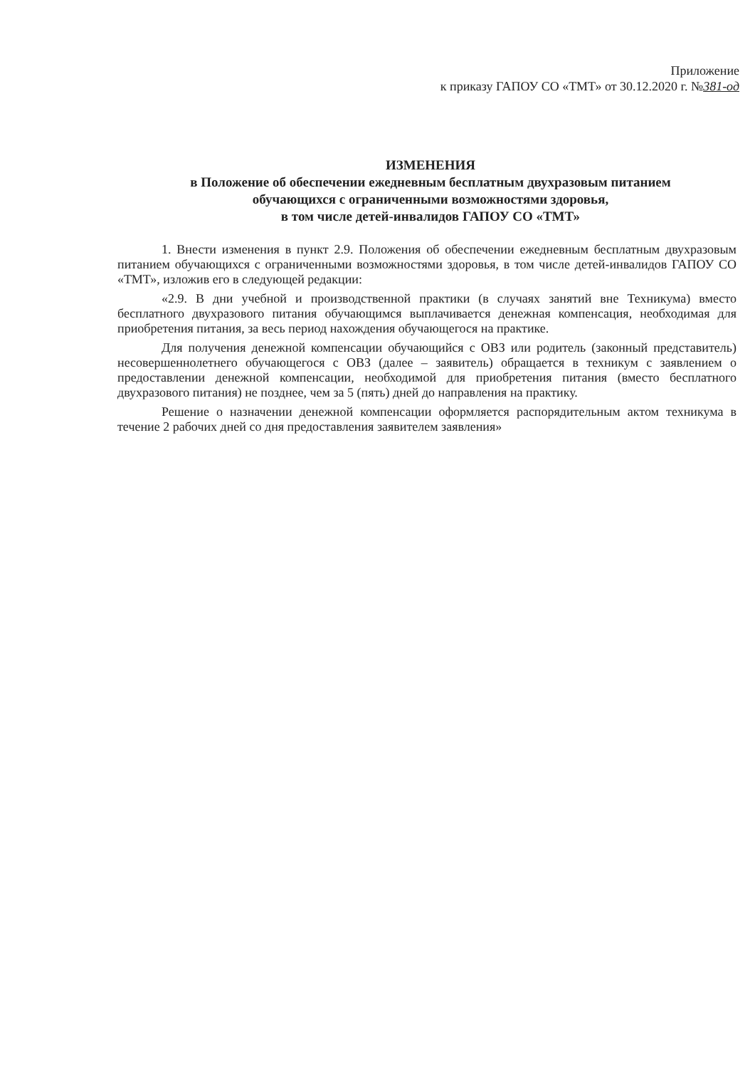Приложение
к приказу ГАПОУ СО «ТМТ» от 30.12.2020 г. №381-од
ИЗМЕНЕНИЯ
в Положение об обеспечении ежедневным бесплатным двухразовым питанием
обучающихся с ограниченными возможностями здоровья,
в том числе детей-инвалидов ГАПОУ СО «ТМТ»
1. Внести изменения в пункт 2.9. Положения об обеспечении ежедневным бесплатным двухразовым питанием обучающихся с ограниченными возможностями здоровья, в том числе детей-инвалидов ГАПОУ СО «ТМТ», изложив его в следующей редакции:
«2.9. В дни учебной и производственной практики (в случаях занятий вне Техникума) вместо бесплатного двухразового питания обучающимся выплачивается денежная компенсация, необходимая для приобретения питания, за весь период нахождения обучающегося на практике.
Для получения денежной компенсации обучающийся с ОВЗ или родитель (законный представитель) несовершеннолетнего обучающегося с ОВЗ (далее – заявитель) обращается в техникум с заявлением о предоставлении денежной компенсации, необходимой для приобретения питания (вместо бесплатного двухразового питания) не позднее, чем за 5 (пять) дней до направления на практику.
Решение о назначении денежной компенсации оформляется распорядительным актом техникума в течение 2 рабочих дней со дня предоставления заявителем заявления»